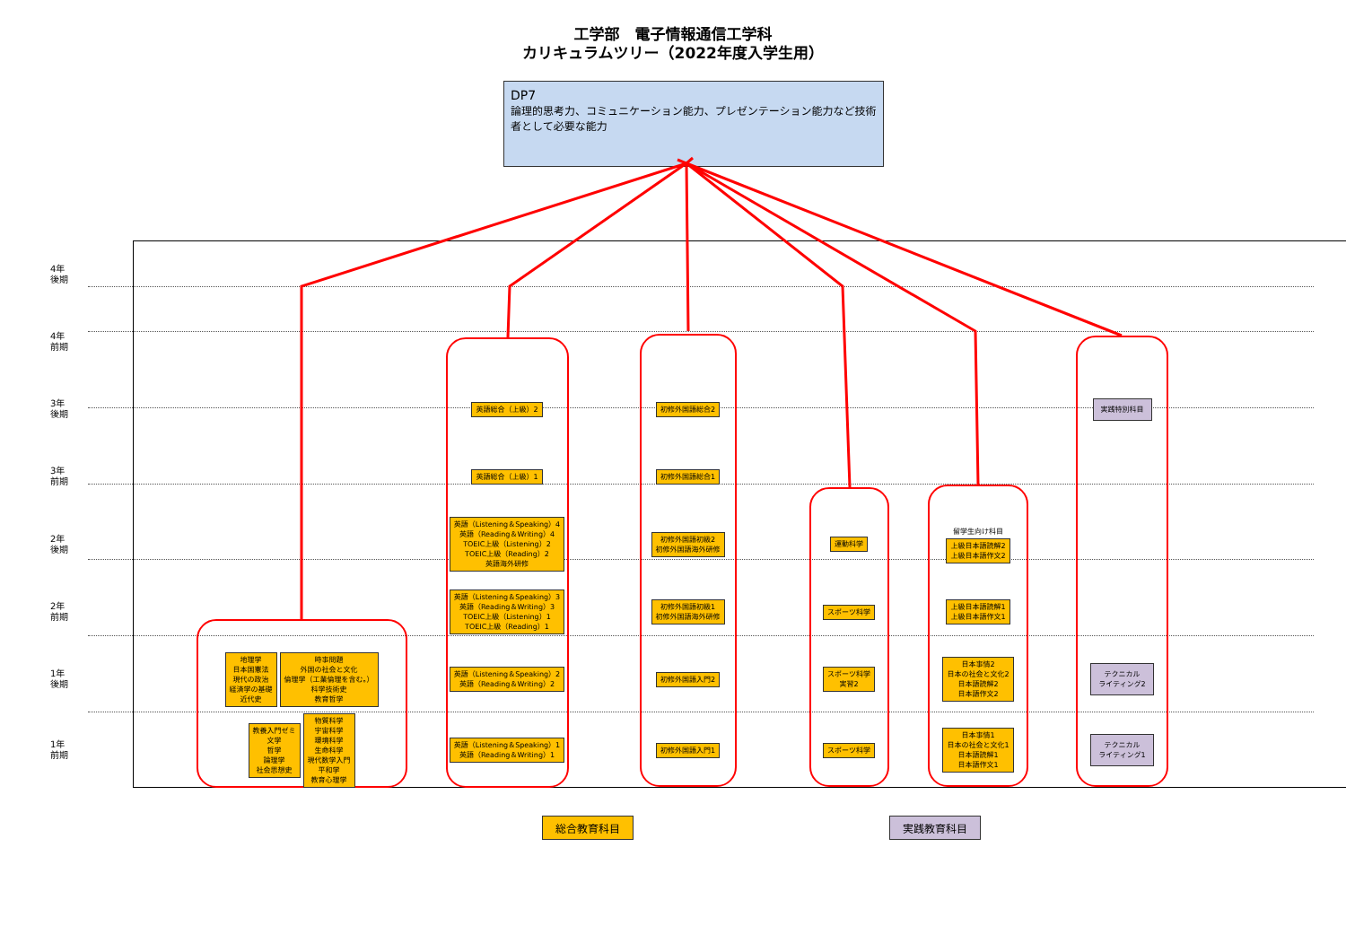工学部　電子情報通信工学科
カリキュラムツリー（2022年度入学生用）
DP7
論理的思考力、コミュニケーション能力、プレゼンテーション能力など技術者として必要な能力
4年
後期
4年
前期
3年
後期
3年
前期
2年
後期
2年
前期
1年
後期
1年
前期
英語総合（上級）2
初修外国語総合2
実践特別科目
英語総合（上級）1
初修外国語総合1
英語（Listening＆Speaking）4
英語（Reading＆Writing）4
TOEIC上級（Listening）2
TOEIC上級（Reading）2
英語海外研修
初修外国語初級2
初修外国語海外研修
運動科学
留学生向け科目
上級日本語読解2
上級日本語作文2
英語（Listening＆Speaking）3
英語（Reading＆Writing）3
TOEIC上級（Listening）1
TOEIC上級（Reading）1
初修外国語初級1
初修外国語海外研修
スポーツ科学
上級日本語読解1
上級日本語作文1
地理学
日本国憲法
現代の政治
経済学の基礎
近代史
時事問題
外国の社会と文化
倫理学（工業倫理を含む。）
科学技術史
教育哲学
英語（Listening＆Speaking）2
英語（Reading＆Writing）2
初修外国語入門2
スポーツ科学
実習2
日本事情2
日本の社会と文化2
日本語読解2
日本語作文2
テクニカル
ライティング2
教養入門ゼミ
文学
哲学
論理学
社会思想史
物質科学
宇宙科学
環境科学
生命科学
現代数学入門
平和学
教育心理学
英語（Listening＆Speaking）1
英語（Reading＆Writing）1
初修外国語入門1
スポーツ科学
日本事情1
日本の社会と文化1
日本語読解1
日本語作文1
テクニカル
ライティング1
総合教育科目 実践教育科目